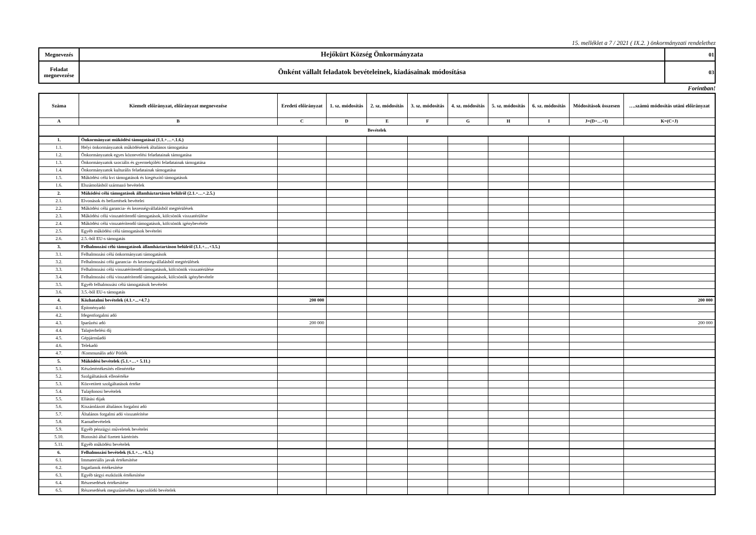15. melléklet a 7 / 2021 ( IX.2. ) önkormányzati rendelethez
| Megnevezés | Hejőkürt Község Önkormányzata | 01 |
| Feladat megnevezése | Önként vállalt feladatok bevételeinek, kiadásainak módosítása | 03 |
Forintban!
| Száma | Kiemelt előirányzat, előirányzat megnevezése | Eredeti előirányzat | 1. sz. módosítás | 2. sz. módosítás | 3. sz. módosítás | 4. sz. módosítás | 5. sz. módosítás | 6. sz. módosítás | Módosítások összesen | ….számú módosítás utáni előirányzat |
| --- | --- | --- | --- | --- | --- | --- | --- | --- | --- | --- |
| A | B | C | D | E | F | G | H | I | J=(D+…+I) | K=(C+J) |
| Bevételek | | | | | | | | | | |
| 1. | Önkormányzat működési támogatásai (1.1.+…+.1.6.) | | | | | | | | | |
| 1.1. | Helyi önkormányzatok működésének általános támogatása | | | | | | | | | |
| 1.2. | Önkormányzatok egyes köznevelési feladatainak támogatása | | | | | | | | | |
| 1.3. | Önkormányzatok szociális és gyermekjóléti feladatainak támogatása | | | | | | | | | |
| 1.4. | Önkormányzatok kulturális feladatainak támogatása | | | | | | | | | |
| 1.5. | Működési célú kvi támogatások és kiegészítő támogatások | | | | | | | | | |
| 1.6. | Elszámolásból származó bevételek | | | | | | | | | |
| 2. | Működési célú támogatások államháztartáson belülről (2.1.+…+.2.5.) | | | | | | | | | |
| 2.1. | Elvonások és befizetések bevételei | | | | | | | | | |
| 2.2. | Működési célú garancia- és kezességvállalásból megtérülések | | | | | | | | | |
| 2.3. | Működési célú visszatérítendő támogatások, kölcsönök visszatérülése | | | | | | | | | |
| 2.4. | Működési célú visszatérítendő támogatások, kölcsönök igénybevétele | | | | | | | | | |
| 2.5. | Egyéb működési célú támogatások bevételei | | | | | | | | | |
| 2.6. | 2.5.-ből EU-s támogatás | | | | | | | | | |
| 3. | Felhalmozási célú támogatások államháztartáson belülről (3.1.+…+3.5.) | | | | | | | | | |
| 3.1. | Felhalmozási célú önkormányzati támogatások | | | | | | | | | |
| 3.2. | Felhalmozási célú garancia- és kezességvállalásból megtérülések | | | | | | | | | |
| 3.3. | Felhalmozási célú visszatérítendő támogatások, kölcsönök visszatérülése | | | | | | | | | |
| 3.4. | Felhalmozási célú visszatérítendő támogatások, kölcsönök igénybevétele | | | | | | | | | |
| 3.5. | Egyéb felhalmozási célú támogatások bevételei | | | | | | | | | |
| 3.6. | 3.5.-ből EU-s támogatás | | | | | | | | | |
| 4. | Közhatalmi bevételek (4.1.+...+4.7.) | 200 000 | | | | | | | | 200 000 |
| 4.1. | Építményadó | | | | | | | | | |
| 4.2. | Idegenforgalmi adó | | | | | | | | | |
| 4.3. | Iparűzési adó | 200 000 | | | | | | | | 200 000 |
| 4.4. | Talajterhelési díj | | | | | | | | | |
| 4.5. | Gépjárműadó | | | | | | | | | |
| 4.6. | Telekadó | | | | | | | | | |
| 4.7. | /Kommunális adó/ Pótlék | | | | | | | | | |
| 5. | Működési bevételek (5.1.+…+ 5.11.) | | | | | | | | | |
| 5.1. | Készletértékesítés ellenértéke | | | | | | | | | |
| 5.2. | Szolgáltatások ellenértéke | | | | | | | | | |
| 5.3. | Közvetített szolgáltatások értéke | | | | | | | | | |
| 5.4. | Tulajdonosi bevételek | | | | | | | | | |
| 5.5. | Ellátási díjak | | | | | | | | | |
| 5.6. | Kiszámlázott általános forgalmi adó | | | | | | | | | |
| 5.7. | Általános forgalmi adó visszatérítése | | | | | | | | | |
| 5.8. | Kamatbevételek | | | | | | | | | |
| 5.9. | Egyéb pénzügyi műveletek bevételei | | | | | | | | | |
| 5.10. | Biztosító által fizetett kártérítés | | | | | | | | | |
| 5.11. | Egyéb működési bevételek | | | | | | | | | |
| 6. | Felhalmozási bevételek (6.1.+…+6.5.) | | | | | | | | | |
| 6.1. | Immateriális javak értékesítése | | | | | | | | | |
| 6.2. | Ingatlanok értékesítése | | | | | | | | | |
| 6.3. | Egyéb tárgyi eszközök értékesítése | | | | | | | | | |
| 6.4. | Részesedések értékesítése | | | | | | | | | |
| 6.5. | Részesedések megszűnéséhez kapcsolódó bevételek | | | | | | | | | |